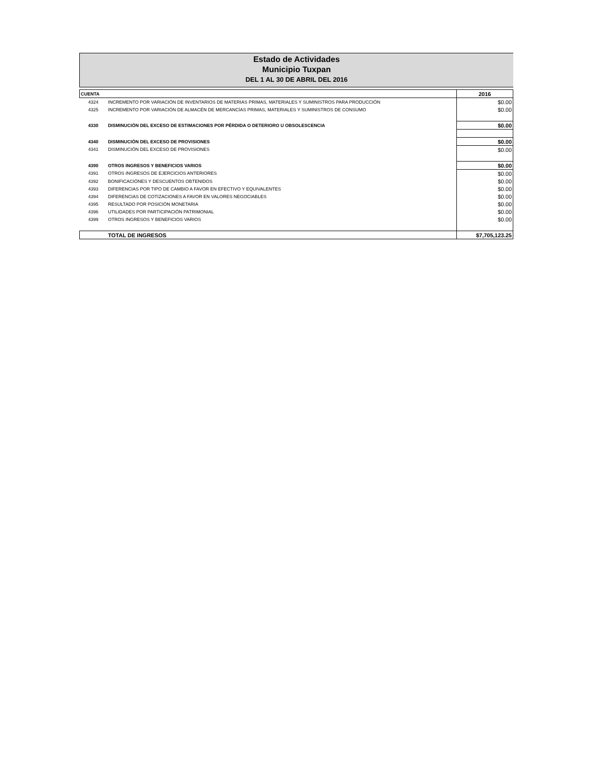Estado de Actividades
Municipio Tuxpan
DEL 1 AL 30 DE ABRIL DEL 2016
| CUENTA | | 2016 |
| --- | --- | --- |
| 4324 | INCREMENTO POR VARIACIÓN DE INVENTARIOS DE MATERIAS PRIMAS, MATERIALES Y SUMINISTROS PARA PRODUCCIÓN | $0.00 |
| 4325 | INCREMENTO POR VARIACIÓN DE ALMACÉN DE MERCANCÍAS PRIMAS, MATERIALES Y SUMINISTROS DE CONSUMO | $0.00 |
| 4330 | DISMINUCIÓN DEL EXCESO DE ESTIMACIONES POR PÉRDIDA O DETERIORO U OBSOLESCENCIA | $0.00 |
| 4340 | DISMINUCIÓN DEL EXCESO DE PROVISIONES | $0.00 |
| 4341 | DISMINUCIÓN DEL EXCESO DE PROVISIONES | $0.00 |
| 4390 | OTROS INGRESOS Y BENEFICIOS VARIOS | $0.00 |
| 4391 | OTROS INGRESOS DE EJERCICIOS ANTERIORES | $0.00 |
| 4392 | BONIFICACIÓNES Y DESCUENTOS OBTENIDOS | $0.00 |
| 4393 | DIFERENCIAS POR TIPO DE CAMBIO A FAVOR EN EFECTIVO Y EQUIVALENTES | $0.00 |
| 4394 | DIFERENCIAS DE COTIZACIONES A FAVOR EN VALORES NEGOCIABLES | $0.00 |
| 4395 | RESULTADO POR POSICIÓN MONETARIA | $0.00 |
| 4396 | UTILIDADES POR PARTICIPACIÓN PATRIMONIAL | $0.00 |
| 4399 | OTROS INGRESOS Y BENEFICIOS VARIOS | $0.00 |
| | TOTAL DE INGRESOS | $7,705,123.25 |